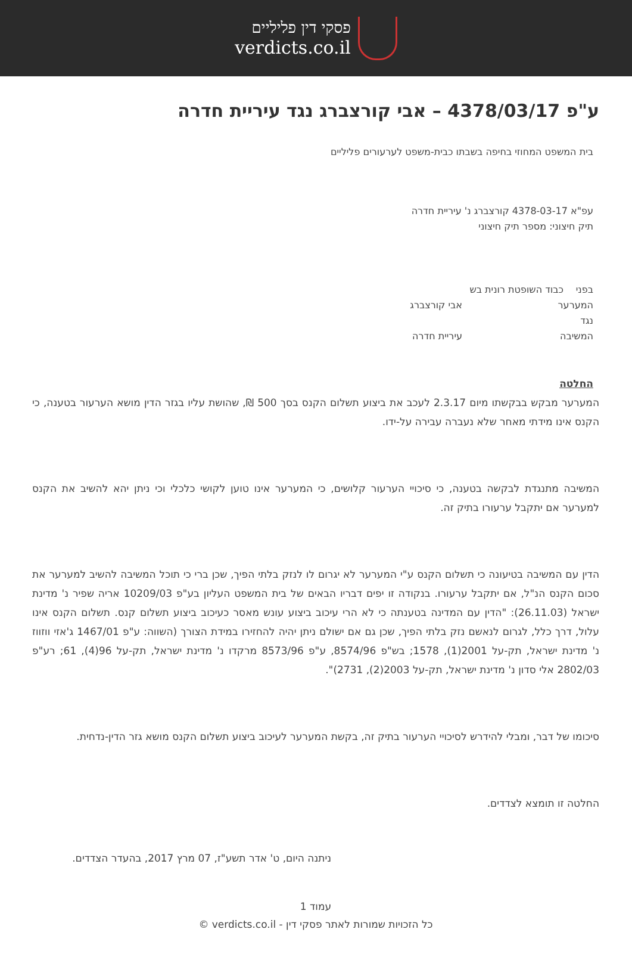פסקי דין פליליים
verdicts.co.il
ע"פ 4378/03/17 – אבי קורצברג נגד עיריית חדרה
בית המשפט המחוזי בחיפה בשבתו כבית-משפט לערעורים פליליים
עפ"א 4378-03-17 קורצברג נ' עיריית חדרה
תיק חיצוני: מספר תיק חיצוני
בפני כבוד השופטת רונית בש
המערער אבי קורצברג
נגד
המשיבה עיריית חדרה
החלטה
המערער מבקש בבקשתו מיום 2.3.17 לעכב את ביצוע תשלום הקנס בסך 500 ₪, שהושת עליו בגזר הדין מושא הערעור בטענה, כי הקנס אינו מידתי מאחר שלא נעברה עבירה על-ידו.
המשיבה מתנגדת לבקשה בטענה, כי סיכויי הערעור קלושים, כי המערער אינו טוען לקושי כלכלי וכי ניתן יהא להשיב את הקנס למערער אם יתקבל ערעורו בתיק זה.
הדין עם המשיבה בטיעונה כי תשלום הקנס ע"י המערער לא יגרום לו לנזק בלתי הפיך, שכן ברי כי תוכל המשיבה להשיב למערער את סכום הקנס הנ"ל, אם יתקבל ערעורו. בנקודה זו יפים דבריו הבאים של בית המשפט העליון בע"פ 10209/03 אריה שפיר נ' מדינת ישראל (26.11.03): "הדין עם המדינה בטענתה כי לא הרי עיכוב ביצוע עונש מאסר כעיכוב ביצוע תשלום קנס. תשלום הקנס אינו עלול, דרך כלל, לגרום לנאשם נזק בלתי הפיך, שכן גם אם ישולם ניתן יהיה להחזירו במידת הצורך (השווה: ע"פ 1467/01 ג'אזי ווזווז נ' מדינת ישראל, תק-על 2001(1), 1578; בש"פ 8574/96, ע"פ 8573/96 מרקדו נ' מדינת ישראל, תק-על 96(4), 61; רע"פ 2802/03 אלי סדון נ' מדינת ישראל, תק-על 2003(2), 2731)".
סיכומו של דבר, ומבלי להידרש לסיכויי הערעור בתיק זה, בקשת המערער לעיכוב ביצוע תשלום הקנס מושא גזר הדין-נדחית.
החלטה זו תומצא לצדדים.
ניתנה היום, ט' אדר תשע"ז, 07 מרץ 2017, בהעדר הצדדים.
עמוד 1
כל הזכויות שמורות לאתר פסקי דין - verdicts.co.il ©